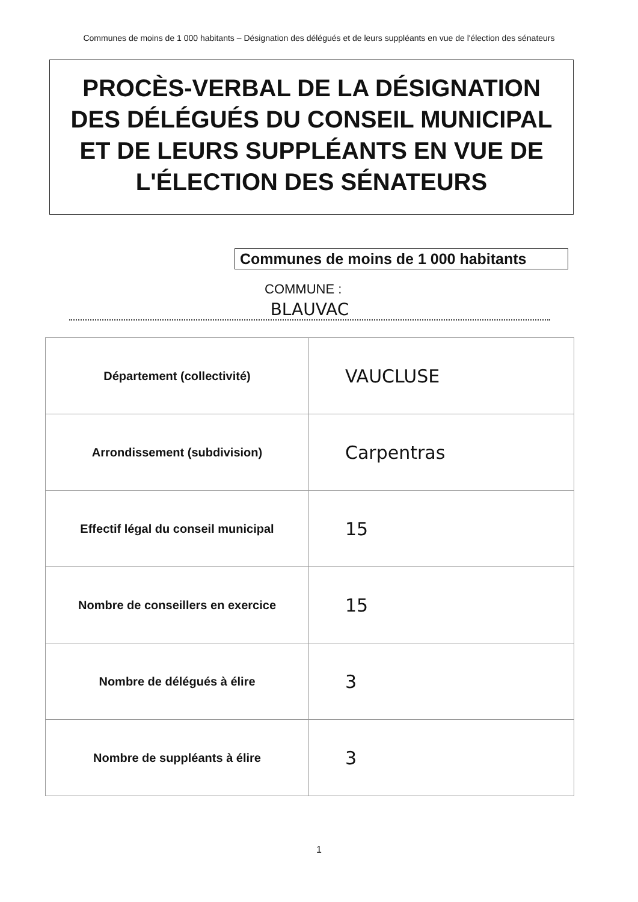Communes de moins de 1 000 habitants – Désignation des délégués et de leurs suppléants en vue de l'élection des sénateurs
PROCÈS-VERBAL DE LA DÉSIGNATION
DES DÉLÉGUÉS DU CONSEIL MUNICIPAL
ET DE LEURS SUPPLÉANTS EN VUE DE
L'ÉLECTION DES SÉNATEURS
Communes de moins de 1 000 habitants
COMMUNE :
BLAUVAC
| Département (collectivité) | VAUCLUSE |
| Arrondissement (subdivision) | Carpentras |
| Effectif légal du conseil municipal | 15 |
| Nombre de conseillers en exercice | 15 |
| Nombre de délégués à élire | 3 |
| Nombre de suppléants à élire | 3 |
1